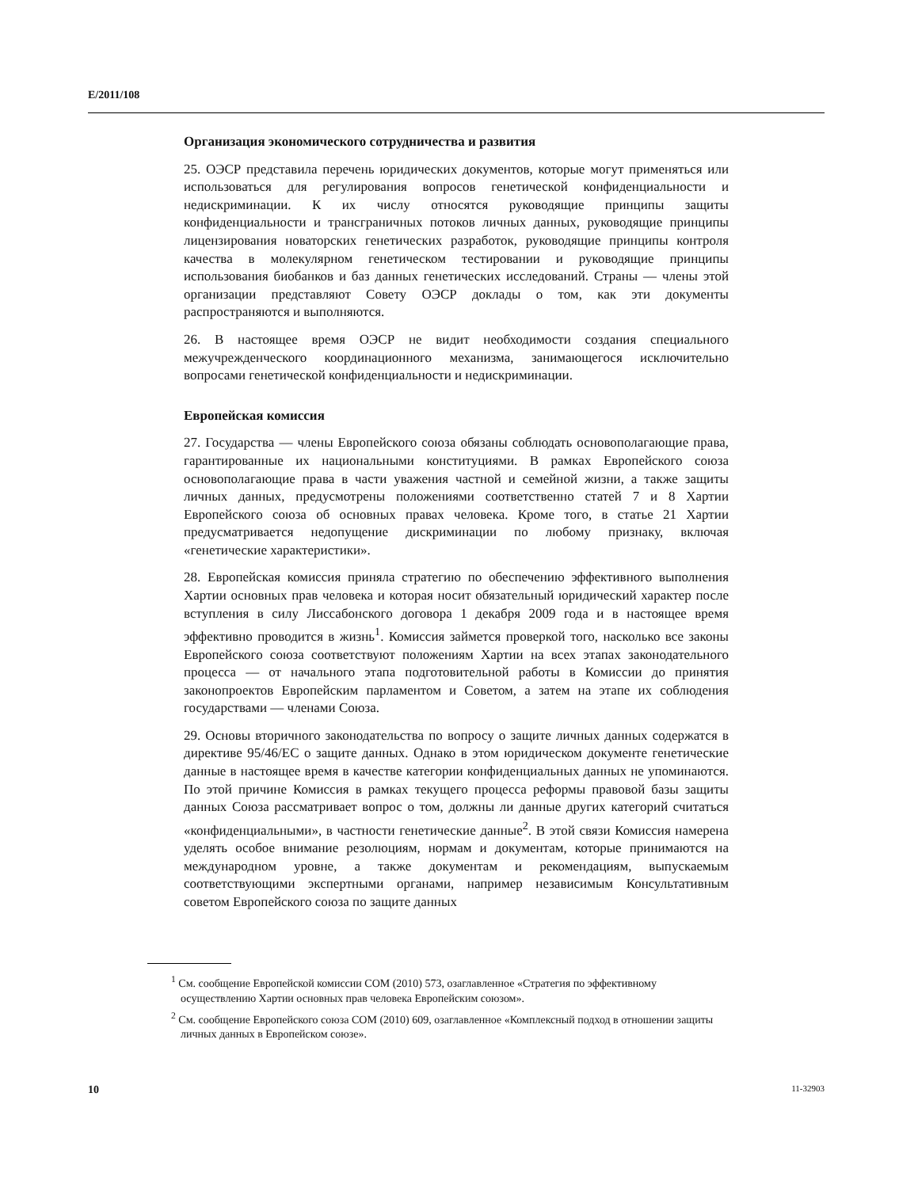E/2011/108
Организация экономического сотрудничества и развития
25. ОЭСР представила перечень юридических документов, которые могут применяться или использоваться для регулирования вопросов генетической конфиденциальности и недискриминации. К их числу относятся руководящие принципы защиты конфиденциальности и трансграничных потоков личных данных, руководящие принципы лицензирования новаторских генетических разработок, руководящие принципы контроля качества в молекулярном генетическом тестировании и руководящие принципы использования биобанков и баз данных генетических исследований. Страны — члены этой организации представляют Совету ОЭСР доклады о том, как эти документы распространяются и выполняются.
26. В настоящее время ОЭСР не видит необходимости создания специального межучрежденческого координационного механизма, занимающегося исключительно вопросами генетической конфиденциальности и недискриминации.
Европейская комиссия
27. Государства — члены Европейского союза обязаны соблюдать основополагающие права, гарантированные их национальными конституциями. В рамках Европейского союза основополагающие права в части уважения частной и семейной жизни, а также защиты личных данных, предусмотрены положениями соответственно статей 7 и 8 Хартии Европейского союза об основных правах человека. Кроме того, в статье 21 Хартии предусматривается недопущение дискриминации по любому признаку, включая «генетические характеристики».
28. Европейская комиссия приняла стратегию по обеспечению эффективного выполнения Хартии основных прав человека и которая носит обязательный юридический характер после вступления в силу Лиссабонского договора 1 декабря 2009 года и в настоящее время эффективно проводится в жизнь<sup>1</sup>. Комиссия займется проверкой того, насколько все законы Европейского союза соответствуют положениям Хартии на всех этапах законодательного процесса — от начального этапа подготовительной работы в Комиссии до принятия законопроектов Европейским парламентом и Советом, а затем на этапе их соблюдения государствами — членами Союза.
29. Основы вторичного законодательства по вопросу о защите личных данных содержатся в директиве 95/46/ЕС о защите данных. Однако в этом юридическом документе генетические данные в настоящее время в качестве категории конфиденциальных данных не упоминаются. По этой причине Комиссия в рамках текущего процесса реформы правовой базы защиты данных Союза рассматривает вопрос о том, должны ли данные других категорий считаться «конфиденциальными», в частности генетические данные<sup>2</sup>. В этой связи Комиссия намерена уделять особое внимание резолюциям, нормам и документам, которые принимаются на международном уровне, а также документам и рекомендациям, выпускаемым соответствующими экспертными органами, например независимым Консультативным советом Европейского союза по защите данных
<sup>1</sup> См. сообщение Европейской комиссии COM (2010) 573, озаглавленное «Стратегия по эффективному осуществлению Хартии основных прав человека Европейским союзом».
<sup>2</sup> См. сообщение Европейского союза COM (2010) 609, озаглавленное «Комплексный подход в отношении защиты личных данных в Европейском союзе».
10 11-32903